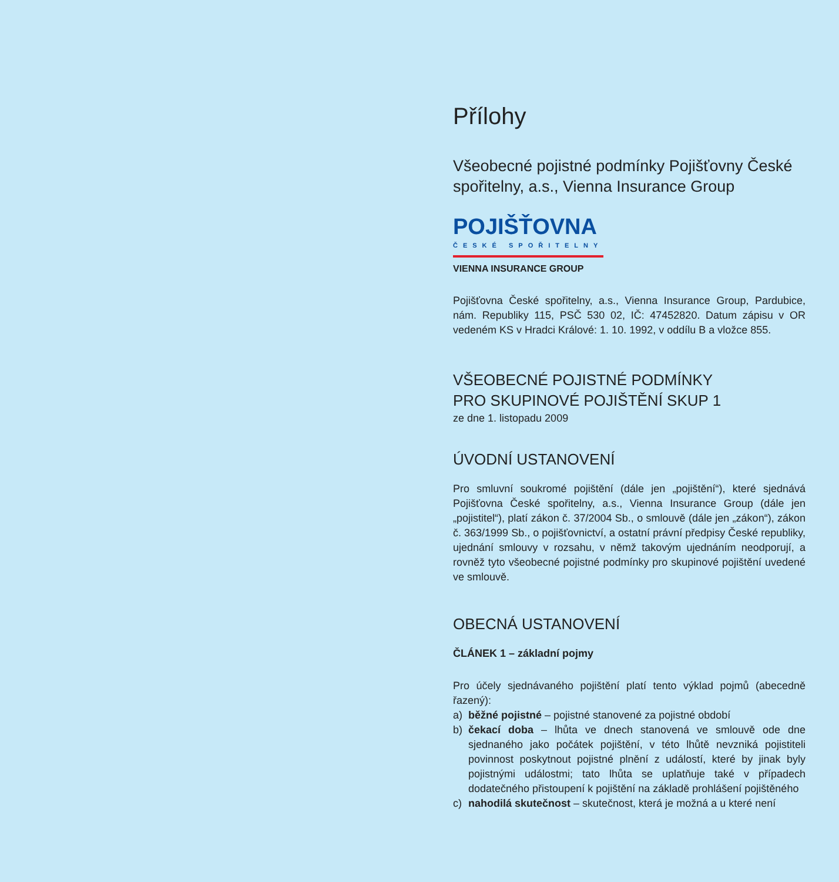Přílohy
Všeobecné pojistné podmínky Pojišťovny České spořitelny, a.s., Vienna Insurance Group
POJIŠŤOVNA
ČESKÉ SPOŘITELNY
VIENNA INSURANCE GROUP
Pojišťovna České spořitelny, a.s., Vienna Insurance Group, Pardubice, nám. Republiky 115, PSČ 530 02, IČ: 47452820. Datum zápisu v OR vedeném KS v Hradci Králové: 1. 10. 1992, v oddílu B a vložce 855.
VŠEOBECNÉ POJISTNÉ PODMÍNKY
PRO SKUPINOVÉ POJIŠTĚNÍ SKUP 1
ze dne 1. listopadu 2009
ÚVODNÍ USTANOVENÍ
Pro smluvní soukromé pojištění (dále jen „pojištění“), které sjednává Pojišťovna České spořitelny, a.s., Vienna Insurance Group (dále jen „pojistitel“), platí zákon č. 37/2004 Sb., o smlouvě (dále jen „zákon“), zákon č. 363/1999 Sb., o pojišťovnictví, a ostatní právní předpisy České republiky, ujednání smlouvy v rozsahu, v němž takovým ujednáním neodporují, a rovněž tyto všeobecné pojistné podmínky pro skupinové pojištění uvedené ve smlouvě.
OBECNÁ USTANOVENÍ
ČLÁNEK 1 – základní pojmy
Pro účely sjednávaného pojištění platí tento výklad pojmů (abecedně řazený):
a) běžné pojistné – pojistné stanovené za pojistné období
b) čekací doba – lhůta ve dnech stanovená ve smlouvě ode dne sjednaného jako počátek pojištění, v této lhůtě nevzniká pojistiteli povinnost poskytnout pojistné plnění z událostí, které by jinak byly pojistnými událostmi; tato lhůta se uplatňuje také v případech dodatečného přistoupení k pojištění na základě prohlášení pojištěného
c) nahodilá skutečnost – skutečnost, která je možná a u které není